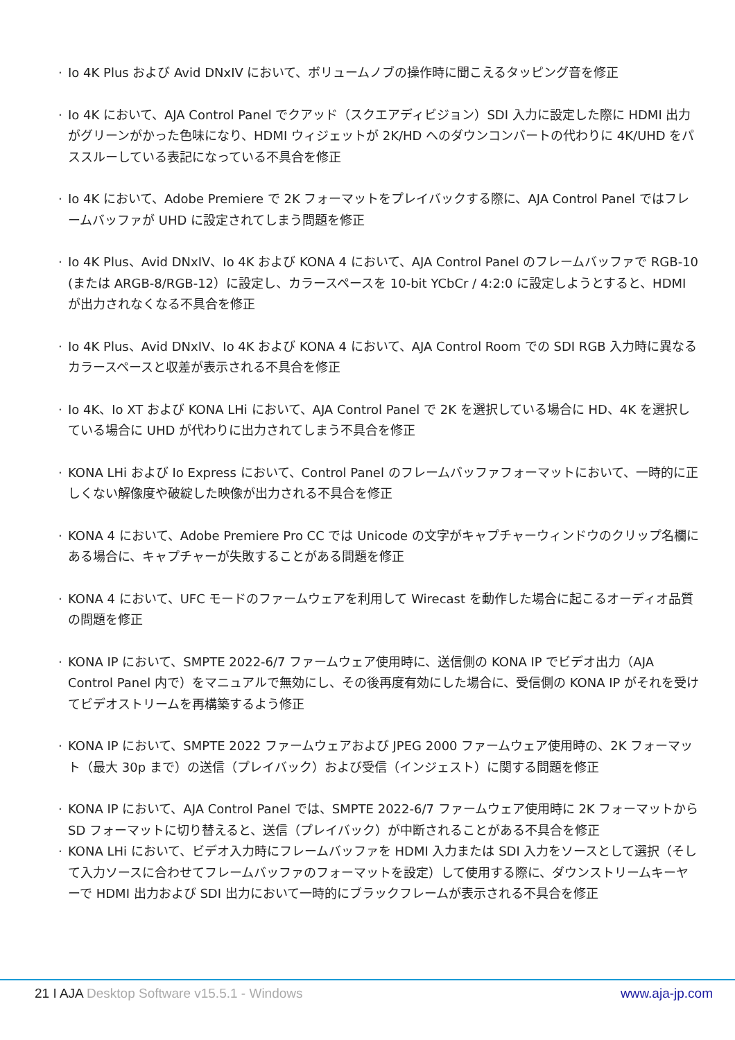· Io 4K Plus および Avid DNxIV において、ボリュームノブの操作時に聞こえるタッピング音を修正
· Io 4K において、AJA Control Panel でクアッド（スクエアディビジョン）SDI 入力に設定した際に HDMI 出力がグリーンがかった色味になり、HDMI ウィジェットが 2K/HD へのダウンコンバートの代わりに 4K/UHD をパススルーしている表記になっている不具合を修正
· Io 4K において、Adobe Premiere で 2K フォーマットをプレイバックする際に、AJA Control Panel ではフレームバッファが UHD に設定されてしまう問題を修正
· Io 4K Plus、Avid DNxIV、Io 4K および KONA 4 において、AJA Control Panel のフレームバッファで RGB-10 (または ARGB-8/RGB-12）に設定し、カラースペースを 10-bit YCbCr / 4:2:0 に設定しようとすると、HDMI が出力されなくなる不具合を修正
· Io 4K Plus、Avid DNxIV、Io 4K および KONA 4 において、AJA Control Room での SDI RGB 入力時に異なるカラースペースと収差が表示される不具合を修正
· Io 4K、Io XT および KONA LHi において、AJA Control Panel で 2K を選択している場合に HD、4K を選択している場合に UHD が代わりに出力されてしまう不具合を修正
· KONA LHi および Io Express において、Control Panel のフレームバッファフォーマットにおいて、一時的に正しくない解像度や破綻した映像が出力される不具合を修正
· KONA 4 において、Adobe Premiere Pro CC では Unicode の文字がキャプチャーウィンドウのクリップ名欄にある場合に、キャプチャーが失敗することがある問題を修正
· KONA 4 において、UFC モードのファームウェアを利用して Wirecast を動作した場合に起こるオーディオ品質の問題を修正
· KONA IP において、SMPTE 2022-6/7 ファームウェア使用時に、送信側の KONA IP でビデオ出力（AJA Control Panel 内で）をマニュアルで無効にし、その後再度有効にした場合に、受信側の KONA IP がそれを受けてビデオストリームを再構築するよう修正
· KONA IP において、SMPTE 2022 ファームウェアおよび JPEG 2000 ファームウェア使用時の、2K フォーマット（最大 30p まで）の送信（プレイバック）および受信（インジェスト）に関する問題を修正
· KONA IP において、AJA Control Panel では、SMPTE 2022-6/7 ファームウェア使用時に 2K フォーマットから SD フォーマットに切り替えると、送信（プレイバック）が中断されることがある不具合を修正
· KONA LHi において、ビデオ入力時にフレームバッファを HDMI 入力または SDI 入力をソースとして選択（そして入力ソースに合わせてフレームバッファのフォーマットを設定）して使用する際に、ダウンストリームキーヤーで HDMI 出力および SDI 出力において一時的にブラックフレームが表示される不具合を修正
21 I AJA Desktop Software v15.5.1 - Windows www.aja-jp.com